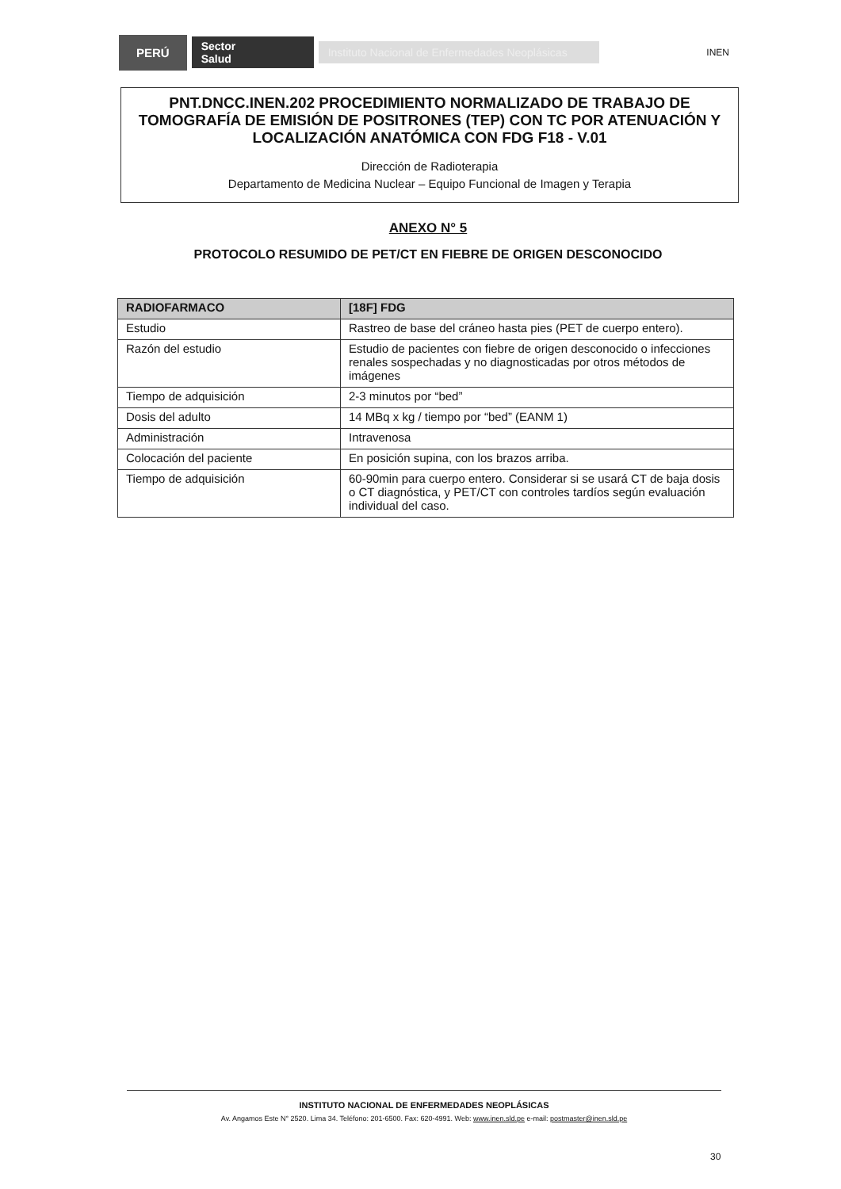PERÚ
Sector
Salud
Instituto Nacional de Enfermedades Neoplásicas
INEN
PNT.DNCC.INEN.202 PROCEDIMIENTO NORMALIZADO DE TRABAJO DE TOMOGRAFÍA DE EMISIÓN DE POSITRONES (TEP) CON TC POR ATENUACIÓN Y LOCALIZACIÓN ANATÓMICA CON FDG F18 - V.01
Dirección de Radioterapia
Departamento de Medicina Nuclear – Equipo Funcional de Imagen y Terapia
ANEXO N° 5
PROTOCOLO RESUMIDO DE PET/CT EN FIEBRE DE ORIGEN DESCONOCIDO
| RADIOFARMACO | [18F] FDG |
| --- | --- |
| Estudio | Rastreo de base del cráneo hasta pies (PET de cuerpo entero). |
| Razón del estudio | Estudio de pacientes con fiebre de origen desconocido o infecciones renales sospechadas y no diagnosticadas por otros métodos de imágenes |
| Tiempo de adquisición | 2-3 minutos por “bed” |
| Dosis del adulto | 14 MBq x kg / tiempo por “bed” (EANM 1) |
| Administración | Intravenosa |
| Colocación del paciente | En posición supina, con los brazos arriba. |
| Tiempo de adquisición | 60-90min para cuerpo entero. Considerar si se usará CT de baja dosis o CT diagnóstica, y PET/CT con controles tardíos según evaluación individual del caso. |
INSTITUTO NACIONAL DE ENFERMEDADES NEOPLÁSICAS
Av. Angamos Este N° 2520. Lima 34. Teléfono: 201-6500. Fax: 620-4991. Web: www.inen.sld.pe e-mail: postmaster@inen.sld.pe
30